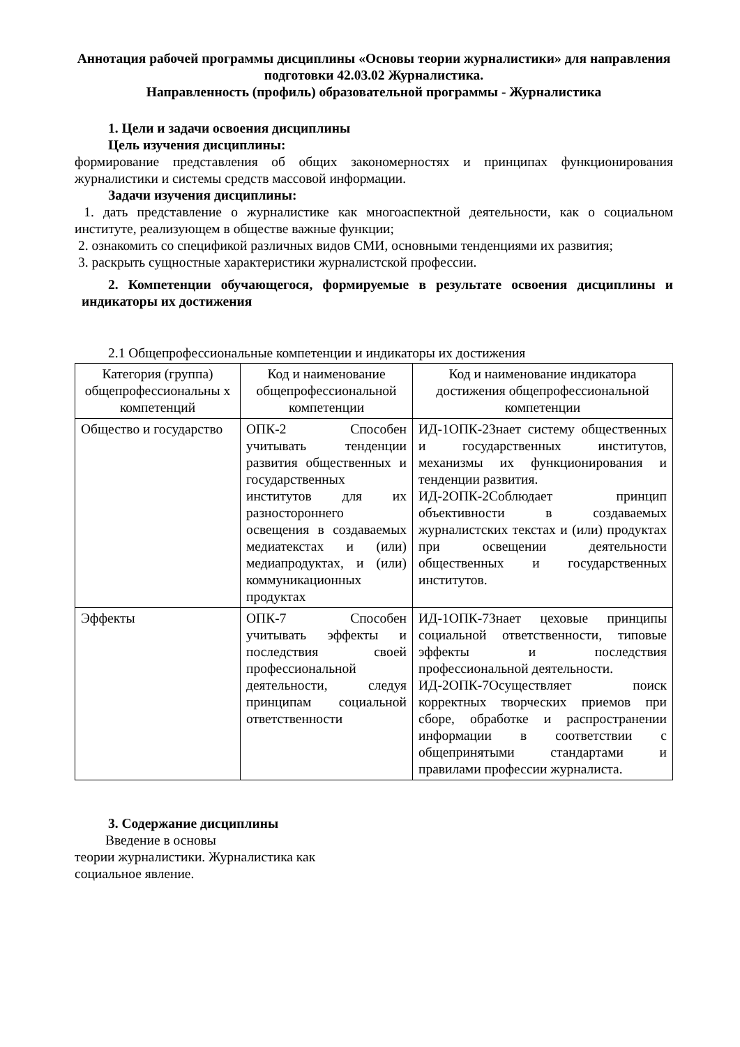Аннотация рабочей программы дисциплины «Основы теории журналистики» для направления подготовки 42.03.02 Журналистика.
Направленность (профиль) образовательной программы - Журналистика
1. Цели и задачи освоения дисциплины
Цель изучения дисциплины:
формирование представления об общих закономерностях и принципах функционирования журналистики и системы средств массовой информации.
Задачи изучения дисциплины:
1. дать представление о журналистике как многоаспектной деятельности, как о социальном институте, реализующем в обществе важные функции;
2. ознакомить со спецификой различных видов СМИ, основными тенденциями их развития;
3. раскрыть сущностные характеристики журналистской профессии.
2. Компетенции обучающегося, формируемые в результате освоения дисциплины и индикаторы их достижения
2.1 Общепрофессиональные компетенции и индикаторы их достижения
| Категория (группа) общепрофессиональны х компетенций | Код и наименование общепрофессиональной компетенции | Код и наименование индикатора достижения общепрофессиональной компетенции |
| --- | --- | --- |
| Общество и государство | ОПК-2 Способен учитывать тенденции развития общественных и государственных институтов для их разностороннего освещения в создаваемых медиатекстах и (или) медиапродуктах, и (или) коммуникационных продуктах | ИД-1ОПК-2Знает систему общественных и государственных институтов, механизмы их функционирования и тенденции развития. ИД-2ОПК-2Соблюдает принцип объективности в создаваемых журналистских текстах и (или) продуктах при освещении деятельности общественных и государственных институтов. |
| Эффекты | ОПК-7 Способен учитывать эффекты и последствия своей профессиональной деятельности, следуя принципам социальной ответственности | ИД-1ОПК-7Знает цеховые принципы социальной ответственности, типовые эффекты и последствия профессиональной деятельности. ИД-2ОПК-7Осуществляет поиск корректных творческих приемов при сборе, обработке и распространении информации в соответствии с общепринятыми стандартами и правилами профессии журналиста. |
3. Содержание дисциплины
Введение в основы
теории журналистики. Журналистика как
социальное явление.